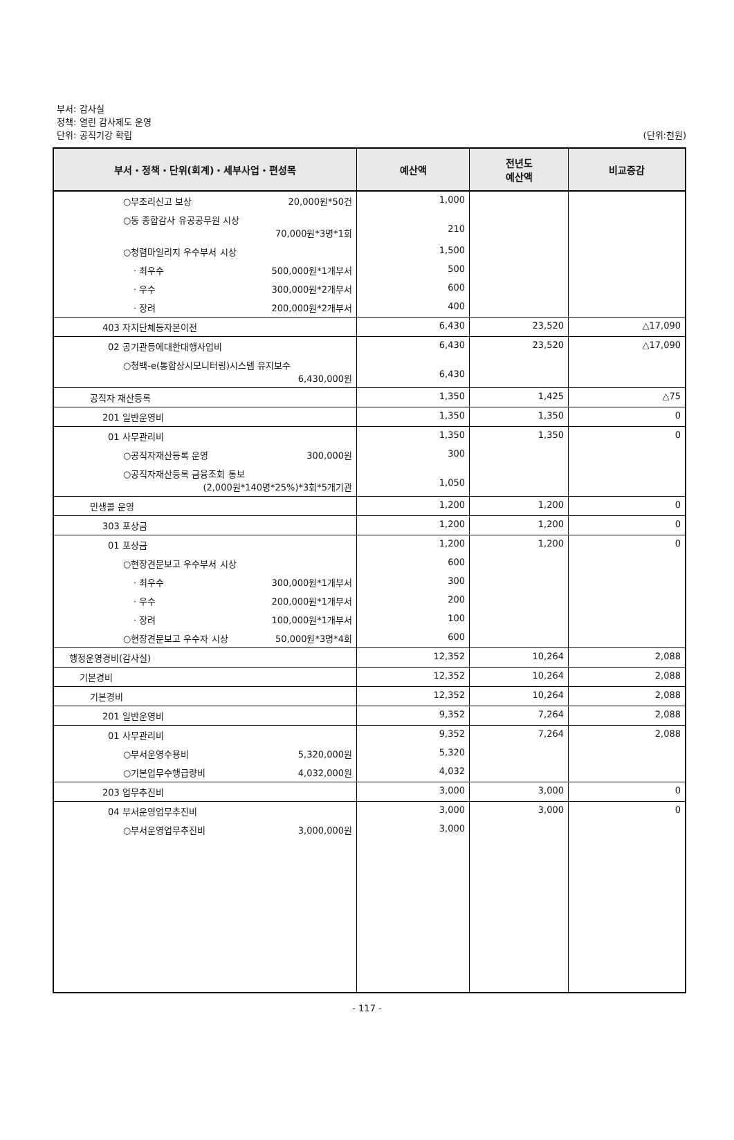부서: 감사실
정책: 열린 감사제도 운영
단위: 공직기강 확립
(단위:천원)
| 부서・정책・단위(회계)・세부사업・편성목 | 예산액 | 전년도 예산액 | 비교증감 |
| --- | --- | --- | --- |
| ○부조리신고 보상 20,000원*50건 | 1,000 | | |
| ○동 종합감사 유공공무원 시상 70,000원*3명*1회 | 210 | | |
| ○청렴마일리지 우수부서 시상 | 1,500 | | |
| · 최우수 500,000원*1개부서 | 500 | | |
| · 우수 300,000원*2개부서 | 600 | | |
| · 장려 200,000원*2개부서 | 400 | | |
| 403 자치단체등자본이전 | 6,430 | 23,520 | △17,090 |
| 02 공기관등에대한대행사업비 | 6,430 | 23,520 | △17,090 |
| ○청백-e(통합상시모니터링)시스템 유지보수 6,430,000원 | 6,430 | | |
| 공직자 재산등록 | 1,350 | 1,425 | △75 |
| 201 일반운영비 | 1,350 | 1,350 | 0 |
| 01 사무관리비 | 1,350 | 1,350 | 0 |
| ○공직자재산등록 운영 300,000원 | 300 | | |
| ○공직자재산등록 금융조회 통보 (2,000원*140명*25%)*3회*5개기관 | 1,050 | | |
| 민생콜 운영 | 1,200 | 1,200 | 0 |
| 303 포상금 | 1,200 | 1,200 | 0 |
| 01 포상금 | 1,200 | 1,200 | 0 |
| ○현장견문보고 우수부서 시상 | 600 | | |
| · 최우수 300,000원*1개부서 | 300 | | |
| · 우수 200,000원*1개부서 | 200 | | |
| · 장려 100,000원*1개부서 | 100 | | |
| ○현장견문보고 우수자 시상 50,000원*3명*4회 | 600 | | |
| 행정운영경비(감사실) | 12,352 | 10,264 | 2,088 |
| 기본경비 | 12,352 | 10,264 | 2,088 |
| 기본경비 | 12,352 | 10,264 | 2,088 |
| 201 일반운영비 | 9,352 | 7,264 | 2,088 |
| 01 사무관리비 | 9,352 | 7,264 | 2,088 |
| ○부서운영수용비 5,320,000원 | 5,320 | | |
| ○기본업무수행급량비 4,032,000원 | 4,032 | | |
| 203 업무추진비 | 3,000 | 3,000 | 0 |
| 04 부서운영업무추진비 | 3,000 | 3,000 | 0 |
| ○부서운영업무추진비 3,000,000원 | 3,000 | | |
- 117 -